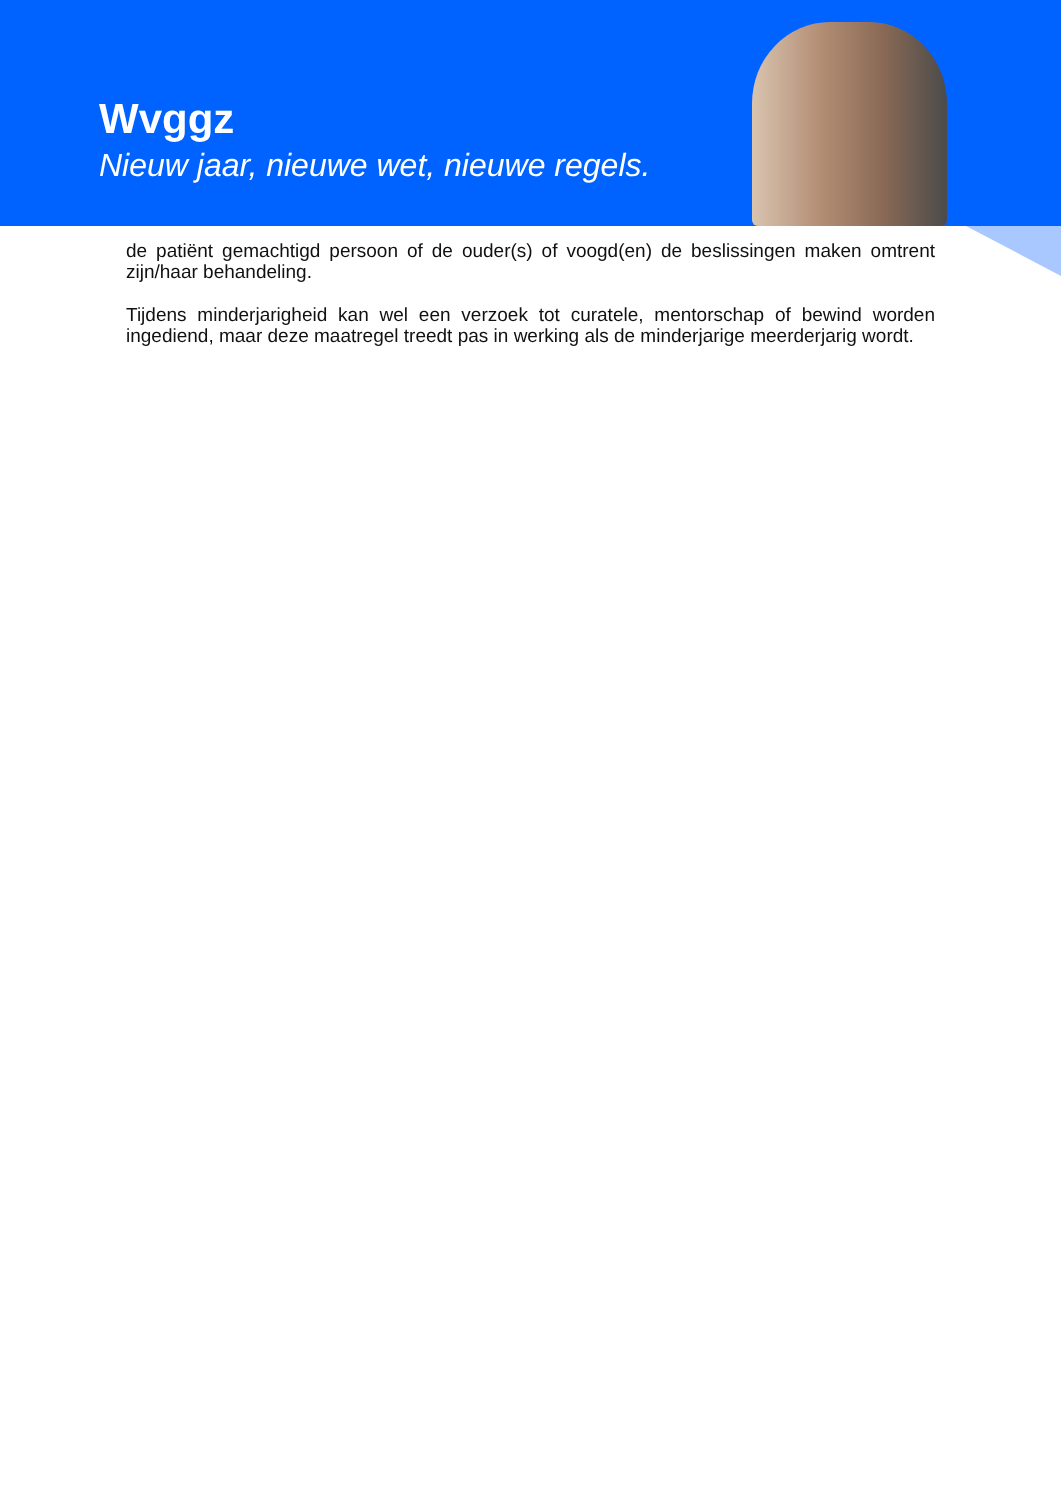Wvggz
Nieuw jaar, nieuwe wet, nieuwe regels.
de patiënt gemachtigd persoon of de ouder(s) of voogd(en) de beslissingen maken omtrent zijn/haar behandeling.
Tijdens minderjarigheid kan wel een verzoek tot curatele, mentorschap of bewind worden ingediend, maar deze maatregel treedt pas in werking als de minderjarige meerderjarig wordt.